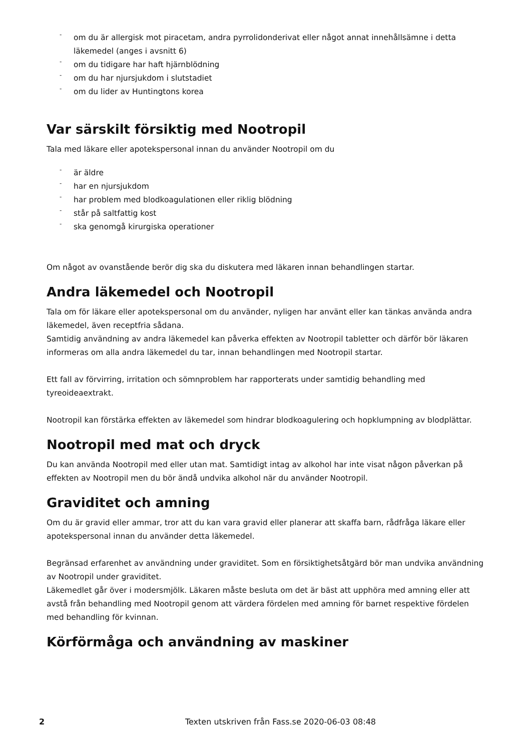- om du är allergisk mot piracetam, andra pyrrolidonderivat eller något annat innehållsämne i detta läkemedel (anges i avsnitt 6)
- om du tidigare har haft hjärnblödning
- om du har njursjukdom i slutstadiet
- om du lider av Huntingtons korea
Var särskilt försiktig med Nootropil
Tala med läkare eller apotekspersonal innan du använder Nootropil om du
- är äldre
- har en njursjukdom
- har problem med blodkoagulationen eller riklig blödning
- står på saltfattig kost
- ska genomgå kirurgiska operationer
Om något av ovanstående berör dig ska du diskutera med läkaren innan behandlingen startar.
Andra läkemedel och Nootropil
Tala om för läkare eller apotekspersonal om du använder, nyligen har använt eller kan tänkas använda andra läkemedel, även receptfria sådana.
Samtidig användning av andra läkemedel kan påverka effekten av Nootropil tabletter och därför bör läkaren informeras om alla andra läkemedel du tar, innan behandlingen med Nootropil startar.
Ett fall av förvirring, irritation och sömnproblem har rapporterats under samtidig behandling med tyreoideaextrakt.
Nootropil kan förstärka effekten av läkemedel som hindrar blodkoagulering och hopklumpning av blodplättar.
Nootropil med mat och dryck
Du kan använda Nootropil med eller utan mat. Samtidigt intag av alkohol har inte visat någon påverkan på effekten av Nootropil men du bör ändå undvika alkohol när du använder Nootropil.
Graviditet och amning
Om du är gravid eller ammar, tror att du kan vara gravid eller planerar att skaffa barn, rådfråga läkare eller apotekspersonal innan du använder detta läkemedel.
Begränsad erfarenhet av användning under graviditet. Som en försiktighetsåtgärd bör man undvika användning av Nootropil under graviditet.
Läkemedlet går över i modersmjölk. Läkaren måste besluta om det är bäst att upphöra med amning eller att avstå från behandling med Nootropil genom att värdera fördelen med amning för barnet respektive fördelen med behandling för kvinnan.
Körförmåga och användning av maskiner
2 Texten utskriven från Fass.se 2020-06-03 08:48